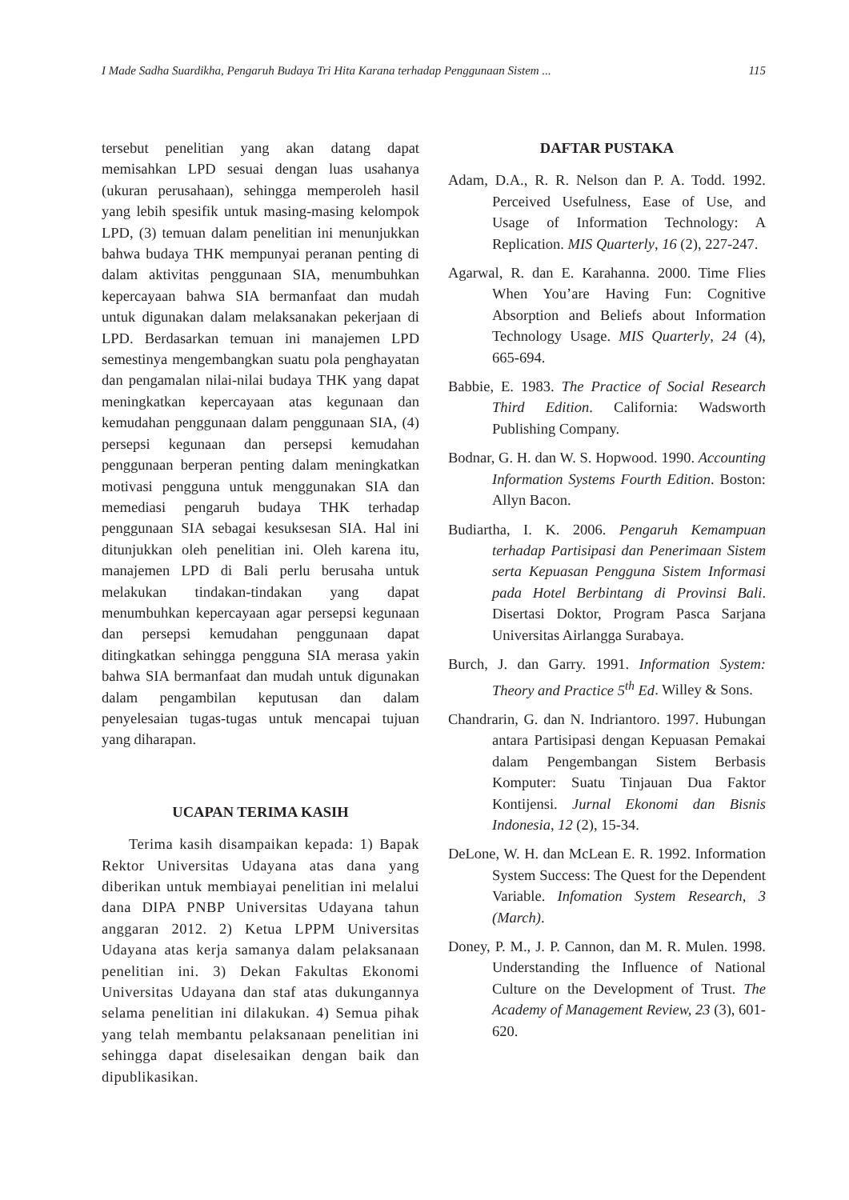I Made Sadha Suardikha, Pengaruh Budaya Tri Hita Karana terhadap Penggunaan Sistem ... 115
tersebut penelitian yang akan datang dapat memisahkan LPD sesuai dengan luas usahanya (ukuran perusahaan), sehingga memperoleh hasil yang lebih spesifik untuk masing-masing kelompok LPD, (3) temuan dalam penelitian ini menunjukkan bahwa budaya THK mempunyai peranan penting di dalam aktivitas penggunaan SIA, menumbuhkan kepercayaan bahwa SIA bermanfaat dan mudah untuk digunakan dalam melaksanakan pekerjaan di LPD. Berdasarkan temuan ini manajemen LPD semestinya mengembangkan suatu pola penghayatan dan pengamalan nilai-nilai budaya THK yang dapat meningkatkan kepercayaan atas kegunaan dan kemudahan penggunaan dalam penggunaan SIA, (4) persepsi kegunaan dan persepsi kemudahan penggunaan berperan penting dalam meningkatkan motivasi pengguna untuk menggunakan SIA dan memediasi pengaruh budaya THK terhadap penggunaan SIA sebagai kesuksesan SIA. Hal ini ditunjukkan oleh penelitian ini. Oleh karena itu, manajemen LPD di Bali perlu berusaha untuk melakukan tindakan-tindakan yang dapat menumbuhkan kepercayaan agar persepsi kegunaan dan persepsi kemudahan penggunaan dapat ditingkatkan sehingga pengguna SIA merasa yakin bahwa SIA bermanfaat dan mudah untuk digunakan dalam pengambilan keputusan dan dalam penyelesaian tugas-tugas untuk mencapai tujuan yang diharapan.
UCAPAN TERIMA KASIH
Terima kasih disampaikan kepada: 1) Bapak Rektor Universitas Udayana atas dana yang diberikan untuk membiayai penelitian ini melalui dana DIPA PNBP Universitas Udayana tahun anggaran 2012. 2) Ketua LPPM Universitas Udayana atas kerja samanya dalam pelaksanaan penelitian ini. 3) Dekan Fakultas Ekonomi Universitas Udayana dan staf atas dukungannya selama penelitian ini dilakukan. 4) Semua pihak yang telah membantu pelaksanaan penelitian ini sehingga dapat diselesaikan dengan baik dan dipublikasikan.
DAFTAR PUSTAKA
Adam, D.A., R. R. Nelson dan P. A. Todd. 1992. Perceived Usefulness, Ease of Use, and Usage of Information Technology: A Replication. MIS Quarterly, 16 (2), 227-247.
Agarwal, R. dan E. Karahanna. 2000. Time Flies When You’are Having Fun: Cognitive Absorption and Beliefs about Information Technology Usage. MIS Quarterly, 24 (4), 665-694.
Babbie, E. 1983. The Practice of Social Research Third Edition. California: Wadsworth Publishing Company.
Bodnar, G. H. dan W. S. Hopwood. 1990. Accounting Information Systems Fourth Edition. Boston: Allyn Bacon.
Budiartha, I. K. 2006. Pengaruh Kemampuan terhadap Partisipasi dan Penerimaan Sistem serta Kepuasan Pengguna Sistem Informasi pada Hotel Berbintang di Provinsi Bali. Disertasi Doktor, Program Pasca Sarjana Universitas Airlangga Surabaya.
Burch, J. dan Garry. 1991. Information System: Theory and Practice 5<sup>th</sup> Ed. Willey & Sons.
Chandrarin, G. dan N. Indriantoro. 1997. Hubungan antara Partisipasi dengan Kepuasan Pemakai dalam Pengembangan Sistem Berbasis Komputer: Suatu Tinjauan Dua Faktor Kontijensi. Jurnal Ekonomi dan Bisnis Indonesia, 12 (2), 15-34.
DeLone, W. H. dan McLean E. R. 1992. Information System Success: The Quest for the Dependent Variable. Infomation System Research, 3 (March).
Doney, P. M., J. P. Cannon, dan M. R. Mulen. 1998. Understanding the Influence of National Culture on the Development of Trust. The Academy of Management Review, 23 (3), 601-620.